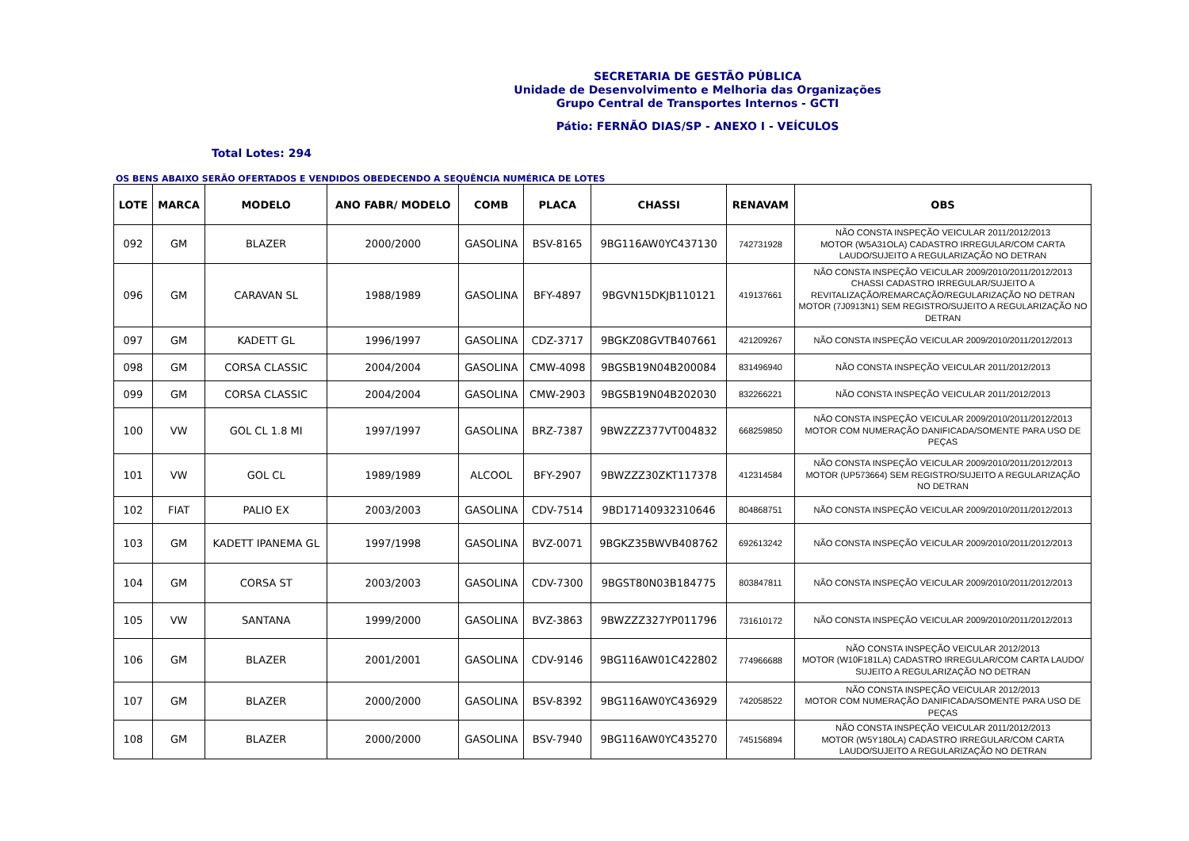SECRETARIA DE GESTÃO PÚBLICA
Unidade de Desenvolvimento e Melhoria das Organizações
Grupo Central de Transportes Internos - GCTI
Pátio: FERNÃO DIAS/SP - ANEXO I - VEÍCULOS
Total Lotes: 294
OS BENS ABAIXO SERÃO OFERTADOS E VENDIDOS OBEDECENDO A SEQUÊNCIA NUMÉRICA DE LOTES
| LOTE | MARCA | MODELO | ANO FABR/ MODELO | COMB | PLACA | CHASSI | RENAVAM | OBS |
| --- | --- | --- | --- | --- | --- | --- | --- | --- |
| 092 | GM | BLAZER | 2000/2000 | GASOLINA | BSV-8165 | 9BG116AW0YC437130 | 742731928 | NÃO CONSTA INSPEÇÃO VEICULAR 2011/2012/2013 MOTOR (W5A31OLA) CADASTRO IRREGULAR/COM CARTA LAUDO/SUJEITO A REGULARIZAÇÃO NO DETRAN |
| 096 | GM | CARAVAN SL | 1988/1989 | GASOLINA | BFY-4897 | 9BGVN15DKJB110121 | 419137661 | NÃO CONSTA INSPEÇÃO VEICULAR 2009/2010/2011/2012/2013 CHASSI CADASTRO IRREGULAR/SUJEITO A REVITALIZAÇÃO/REMARCAÇÃO/REGULARIZAÇÃO NO DETRAN MOTOR (7J0913N1) SEM REGISTRO/SUJEITO A REGULARIZAÇÃO NO DETRAN |
| 097 | GM | KADETT GL | 1996/1997 | GASOLINA | CDZ-3717 | 9BGKZ08GVTB407661 | 421209267 | NÃO CONSTA INSPEÇÃO VEICULAR 2009/2010/2011/2012/2013 |
| 098 | GM | CORSA CLASSIC | 2004/2004 | GASOLINA | CMW-4098 | 9BGSB19N04B200084 | 831496940 | NÃO CONSTA INSPEÇÃO VEICULAR 2011/2012/2013 |
| 099 | GM | CORSA CLASSIC | 2004/2004 | GASOLINA | CMW-2903 | 9BGSB19N04B202030 | 832266221 | NÃO CONSTA INSPEÇÃO VEICULAR 2011/2012/2013 |
| 100 | VW | GOL CL 1.8 MI | 1997/1997 | GASOLINA | BRZ-7387 | 9BWZZZ377VT004832 | 668259850 | NÃO CONSTA INSPEÇÃO VEICULAR 2009/2010/2011/2012/2013 MOTOR COM NUMERAÇÃO DANIFICADA/SOMENTE PARA USO DE PEÇAS |
| 101 | VW | GOL CL | 1989/1989 | ALCOOL | BFY-2907 | 9BWZZZ30ZKT117378 | 412314584 | NÃO CONSTA INSPEÇÃO VEICULAR 2009/2010/2011/2012/2013 MOTOR (UP573664) SEM REGISTRO/SUJEITO A REGULARIZAÇÃO NO DETRAN |
| 102 | FIAT | PALIO EX | 2003/2003 | GASOLINA | CDV-7514 | 9BD17140932310646 | 804868751 | NÃO CONSTA INSPEÇÃO VEICULAR 2009/2010/2011/2012/2013 |
| 103 | GM | KADETT IPANEMA GL | 1997/1998 | GASOLINA | BVZ-0071 | 9BGKZ35BWVB408762 | 692613242 | NÃO CONSTA INSPEÇÃO VEICULAR 2009/2010/2011/2012/2013 |
| 104 | GM | CORSA ST | 2003/2003 | GASOLINA | CDV-7300 | 9BGST80N03B184775 | 803847811 | NÃO CONSTA INSPEÇÃO VEICULAR 2009/2010/2011/2012/2013 |
| 105 | VW | SANTANA | 1999/2000 | GASOLINA | BVZ-3863 | 9BWZZZ327YP011796 | 731610172 | NÃO CONSTA INSPEÇÃO VEICULAR 2009/2010/2011/2012/2013 |
| 106 | GM | BLAZER | 2001/2001 | GASOLINA | CDV-9146 | 9BG116AW01C422802 | 774966688 | NÃO CONSTA INSPEÇÃO VEICULAR 2012/2013 MOTOR (W10F181LA) CADASTRO IRREGULAR/COM CARTA LAUDO/ SUJEITO A REGULARIZAÇÃO NO DETRAN |
| 107 | GM | BLAZER | 2000/2000 | GASOLINA | BSV-8392 | 9BG116AW0YC436929 | 742058522 | NÃO CONSTA INSPEÇÃO VEICULAR 2012/2013 MOTOR COM NUMERAÇÃO DANIFICADA/SOMENTE PARA USO DE PEÇAS |
| 108 | GM | BLAZER | 2000/2000 | GASOLINA | BSV-7940 | 9BG116AW0YC435270 | 745156894 | NÃO CONSTA INSPEÇÃO VEICULAR 2011/2012/2013 MOTOR (W5Y180LA) CADASTRO IRREGULAR/COM CARTA LAUDO/SUJEITO A REGULARIZAÇÃO NO DETRAN |